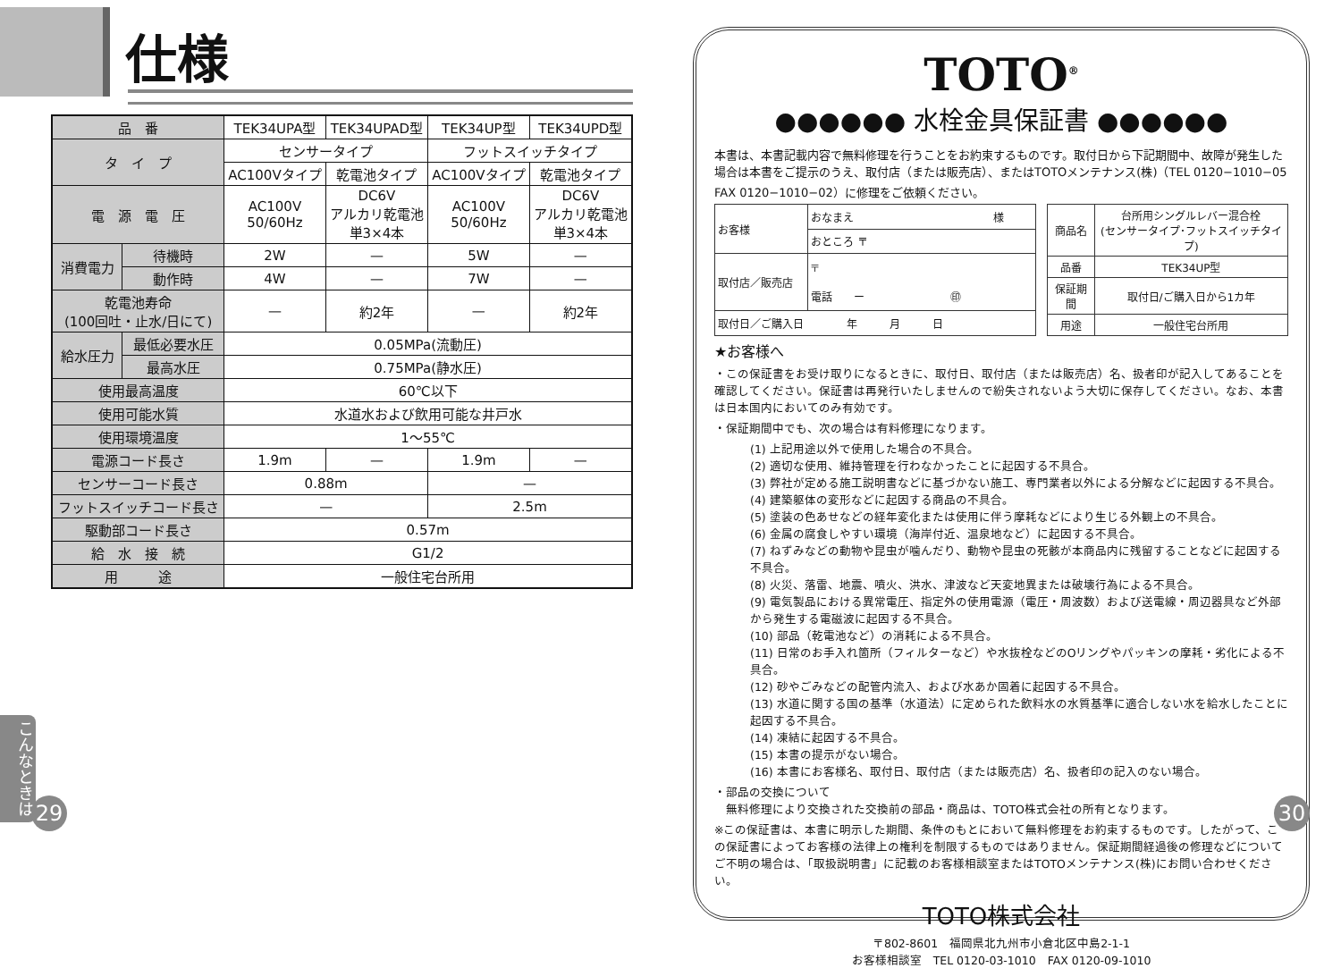仕様
| 品 番 | | TEK34UPA型 | TEK34UPAD型 | TEK34UP型 | TEK34UPD型 |
| タ イ プ | | センサータイプ | | フットスイッチタイプ | |
| | | AC100Vタイプ | 乾電池タイプ | AC100Vタイプ | 乾電池タイプ |
| 電 源 電 圧 | | AC100V 50/60Hz | DC6V アルカリ乾電池 単3×4本 | AC100V 50/60Hz | DC6V アルカリ乾電池 単3×4本 |
| 消費電力 | 待機時 | 2W | — | 5W | — |
| | 動作時 | 4W | — | 7W | — |
| 乾電池寿命 (100回吐・止水/日にて) | | — | 約2年 | — | 約2年 |
| 給水圧力 | 最低必要水圧 | 0.05MPa(流動圧) | | | |
| | 最高水圧 | 0.75MPa(静水圧) | | | |
| 使用最高温度 | | 60℃以下 | | | |
| 使用可能水質 | | 水道水および飲用可能な井戸水 | | | |
| 使用環境温度 | | 1～55℃ | | | |
| 電源コード長さ | | 1.9m | — | 1.9m | — |
| センサーコード長さ | | 0.88m | | — | |
| フットスイッチコード長さ | | — | | 2.5m | |
| 駆動部コード長さ | | 0.57m | | | |
| 給 水 接 続 | | G1/2 | | | |
| 用 途 | | 一般住宅台所用 | | | |
こんなときは
29
TOTO<sup>®</sup>
●●●●●● 水栓金具保証書 ●●●●●●
本書は、本書記載内容で無料修理を行うことをお約束するものです。取付日から下記期間中、故障が発生した場合は本書をご提示のうえ、取付店（または販売店）、またはTOTOメンテナンス(株)（TEL 0120−1010−05　FAX 0120−1010−02）に修理をご依頼ください。
| お客様 | おなまえ 様 |
| | おところ 〒 |
| 取付店／販売店 | 〒 電話 ー ㊞ |
| 取付日／ご購入日 年 月 日 | |
| 商品名 | 台所用シングルレバー混合栓 (センサータイプ･フットスイッチタイプ) |
| 品番 | TEK34UP型 |
| 保証期間 | 取付日/ご購入日から1カ年 |
| 用途 | 一般住宅台所用 |
★お客様へ
・この保証書をお受け取りになるときに、取付日、取付店（または販売店）名、扱者印が記入してあることを確認してください。保証書は再発行いたしませんので紛失されないよう大切に保存してください。なお、本書は日本国内においてのみ有効です。
・保証期間中でも、次の場合は有料修理になります。
(1) 上記用途以外で使用した場合の不具合。
(2) 適切な使用、維持管理を行わなかったことに起因する不具合。
(3) 弊社が定める施工説明書などに基づかない施工、専門業者以外による分解などに起因する不具合。
(4) 建築躯体の変形などに起因する商品の不具合。
(5) 塗装の色あせなどの経年変化または使用に伴う摩耗などにより生じる外観上の不具合。
(6) 金属の腐食しやすい環境（海岸付近、温泉地など）に起因する不具合。
(7) ねずみなどの動物や昆虫が噛んだり、動物や昆虫の死骸が本商品内に残留することなどに起因する不具合。
(8) 火災、落雷、地震、噴火、洪水、津波など天変地異または破壊行為による不具合。
(9) 電気製品における異常電圧、指定外の使用電源（電圧・周波数）および送電線・周辺器具など外部から発生する電磁波に起因する不具合。
(10) 部品（乾電池など）の消耗による不具合。
(11) 日常のお手入れ箇所（フィルターなど）や水抜栓などのOリングやパッキンの摩耗・劣化による不具合。
(12) 砂やごみなどの配管内流入、および水あか固着に起因する不具合。
(13) 水道に関する国の基準（水道法）に定められた飲料水の水質基準に適合しない水を給水したことに起因する不具合。
(14) 凍結に起因する不具合。
(15) 本書の提示がない場合。
(16) 本書にお客様名、取付日、取付店（または販売店）名、扱者印の記入のない場合。
・部品の交換について
　無料修理により交換された交換前の部品・商品は、TOTO株式会社の所有となります。
※この保証書は、本書に明示した期間、条件のもとにおいて無料修理をお約束するものです。したがって、この保証書によってお客様の法律上の権利を制限するものではありません。保証期間経過後の修理などについてご不明の場合は、「取扱説明書」に記載のお客様相談室またはTOTOメンテナンス(株)にお問い合わせください。
TOTO株式会社
〒802-8601　福岡県北九州市小倉北区中島2-1-1
お客様相談室　TEL 0120-03-1010　FAX 0120-09-1010
30